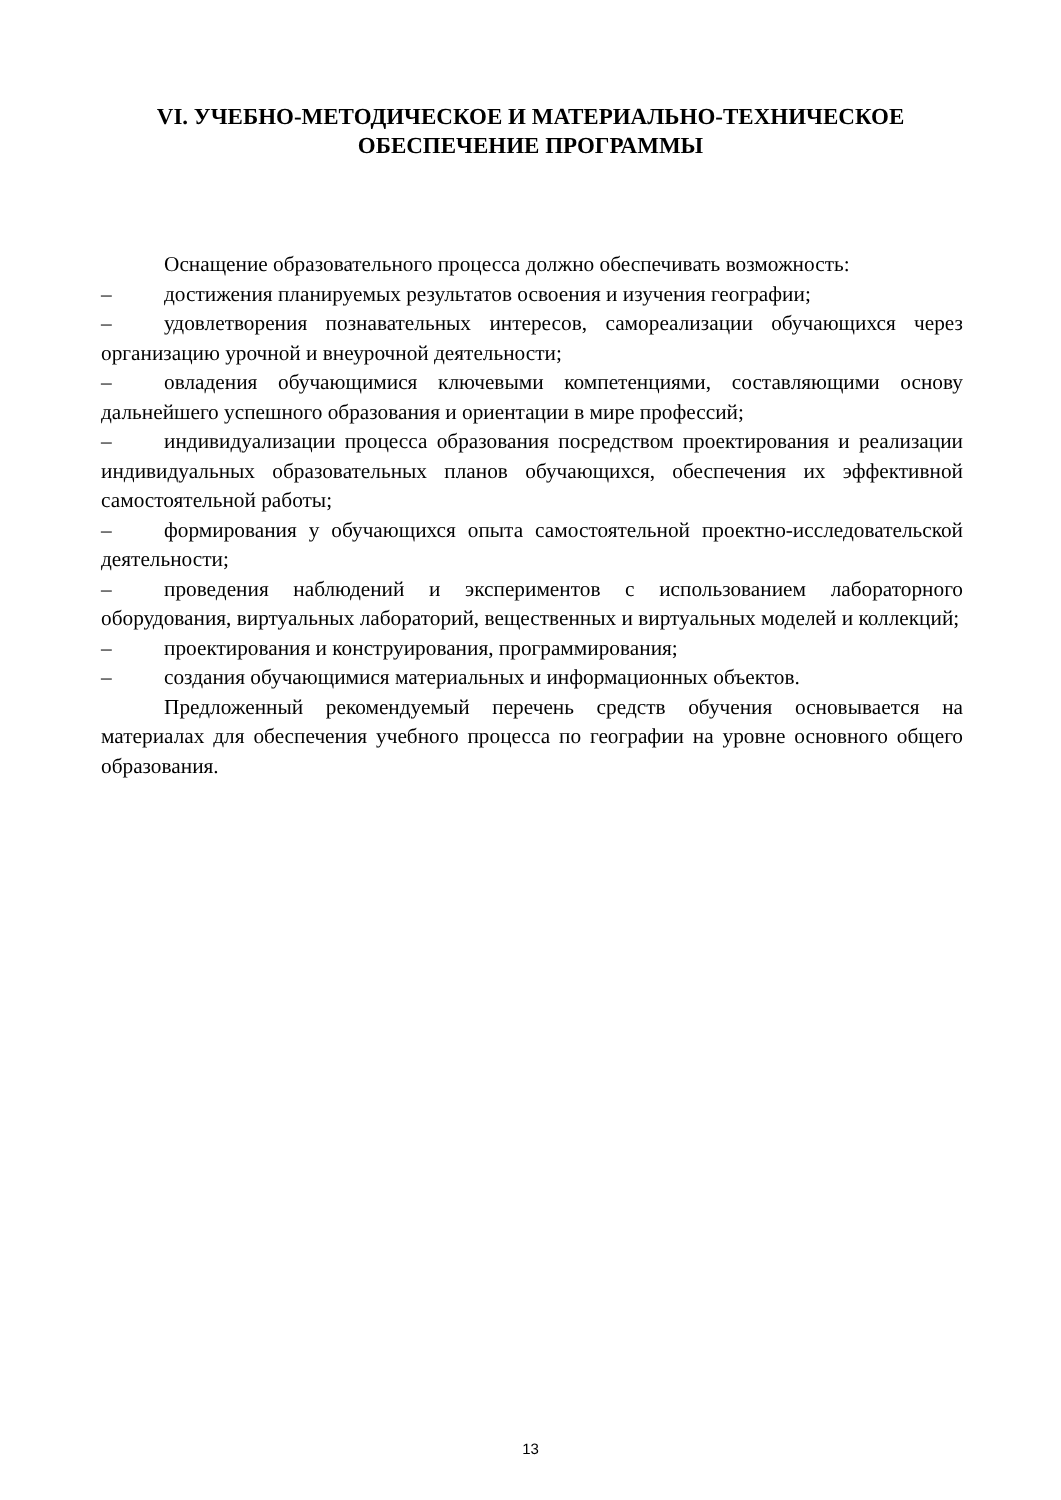VI. УЧЕБНО-МЕТОДИЧЕСКОЕ И МАТЕРИАЛЬНО-ТЕХНИЧЕСКОЕ
ОБЕСПЕЧЕНИЕ ПРОГРАММЫ
Оснащение образовательного процесса должно обеспечивать возможность:
– достижения планируемых результатов освоения и изучения географии;
– удовлетворения познавательных интересов, самореализации обучающихся через организацию урочной и внеурочной деятельности;
– овладения обучающимися ключевыми компетенциями, составляющими основу дальнейшего успешного образования и ориентации в мире профессий;
– индивидуализации процесса образования посредством проектирования и реализации индивидуальных образовательных планов обучающихся, обеспечения их эффективной самостоятельной работы;
– формирования у обучающихся опыта самостоятельной проектно-исследовательской деятельности;
– проведения наблюдений и экспериментов с использованием лабораторного оборудования, виртуальных лабораторий, вещественных и виртуальных моделей и коллекций;
– проектирования и конструирования, программирования;
– создания обучающимися материальных и информационных объектов.
Предложенный рекомендуемый перечень средств обучения основывается на материалах для обеспечения учебного процесса по географии на уровне основного общего образования.
13